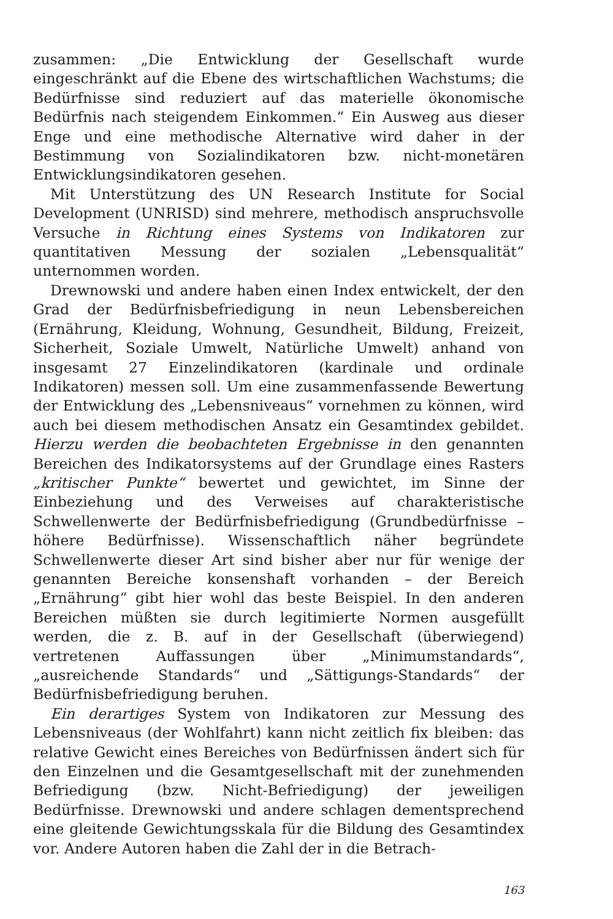zusammen: „Die Entwicklung der Gesellschaft wurde eingeschränkt auf die Ebene des wirtschaftlichen Wachstums; die Bedürfnisse sind reduziert auf das materielle ökonomische Bedürfnis nach steigendem Einkommen.“ Ein Ausweg aus dieser Enge und eine methodische Alternative wird daher in der Bestimmung von Sozialindikatoren bzw. nicht-monetären Entwicklungsindikatoren gesehen.
Mit Unterstützung des UN Research Institute for Social Development (UNRISD) sind mehrere, methodisch anspruchsvolle Versuche in Richtung eines Systems von Indikatoren zur quantitativen Messung der sozialen „Lebensqualität“ unternommen worden.
Drewnowski und andere haben einen Index entwickelt, der den Grad der Bedürfnisbefriedigung in neun Lebensbereichen (Ernährung, Kleidung, Wohnung, Gesundheit, Bildung, Freizeit, Sicherheit, Soziale Umwelt, Natürliche Umwelt) anhand von insgesamt 27 Einzelindikatoren (kardinale und ordinale Indikatoren) messen soll. Um eine zusammenfassende Bewertung der Entwicklung des „Lebensniveaus“ vornehmen zu können, wird auch bei diesem methodischen Ansatz ein Gesamtindex gebildet. Hierzu werden die beobachteten Ergebnisse in den genannten Bereichen des Indikatorsystems auf der Grundlage eines Rasters „kritischer Punkte“ bewertet und gewichtet, im Sinne der Einbeziehung und des Verweises auf charakteristische Schwellenwerte der Bedürfnisbefriedigung (Grundbedürfnisse – höhere Bedürfnisse). Wissenschaftlich näher begründete Schwellenwerte dieser Art sind bisher aber nur für wenige der genannten Bereiche konsenshaft vorhanden – der Bereich „Ernährung“ gibt hier wohl das beste Beispiel. In den anderen Bereichen müßten sie durch legitimierte Normen ausgefüllt werden, die z. B. auf in der Gesellschaft (überwiegend) vertretenen Auffassungen über „Minimumstandards“, „ausreichende Standards“ und „Sättigungs-Standards“ der Bedürfnisbefriedigung beruhen.
Ein derartiges System von Indikatoren zur Messung des Lebensniveaus (der Wohlfahrt) kann nicht zeitlich fix bleiben: das relative Gewicht eines Bereiches von Bedürfnissen ändert sich für den Einzelnen und die Gesamtgesellschaft mit der zunehmenden Befriedigung (bzw. Nicht-Befriedigung) der jeweiligen Bedürfnisse. Drewnowski und andere schlagen dementsprechend eine gleitende Gewichtungsskala für die Bildung des Gesamtindex vor. Andere Autoren haben die Zahl der in die Betrach-
163